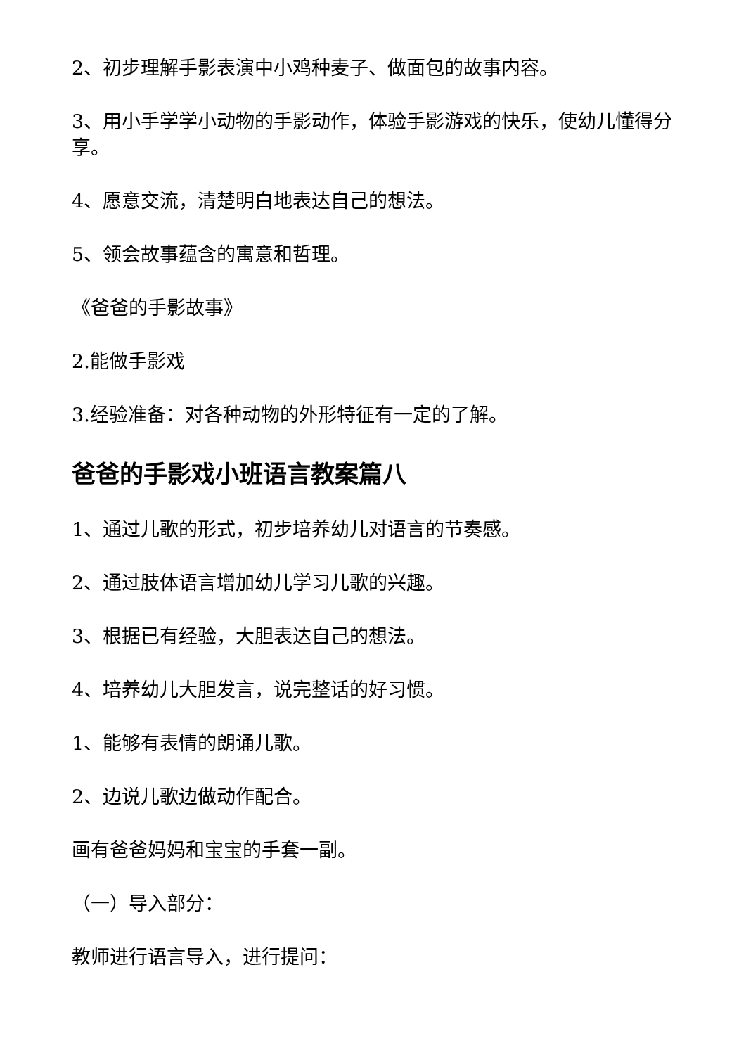2、初步理解手影表演中小鸡种麦子、做面包的故事内容。
3、用小手学学小动物的手影动作，体验手影游戏的快乐，使幼儿懂得分享。
4、愿意交流，清楚明白地表达自己的想法。
5、领会故事蕴含的寓意和哲理。
《爸爸的手影故事》
2.能做手影戏
3.经验准备：对各种动物的外形特征有一定的了解。
爸爸的手影戏小班语言教案篇八
1、通过儿歌的形式，初步培养幼儿对语言的节奏感。
2、通过肢体语言增加幼儿学习儿歌的兴趣。
3、根据已有经验，大胆表达自己的想法。
4、培养幼儿大胆发言，说完整话的好习惯。
1、能够有表情的朗诵儿歌。
2、边说儿歌边做动作配合。
画有爸爸妈妈和宝宝的手套一副。
（一）导入部分：
教师进行语言导入，进行提问：